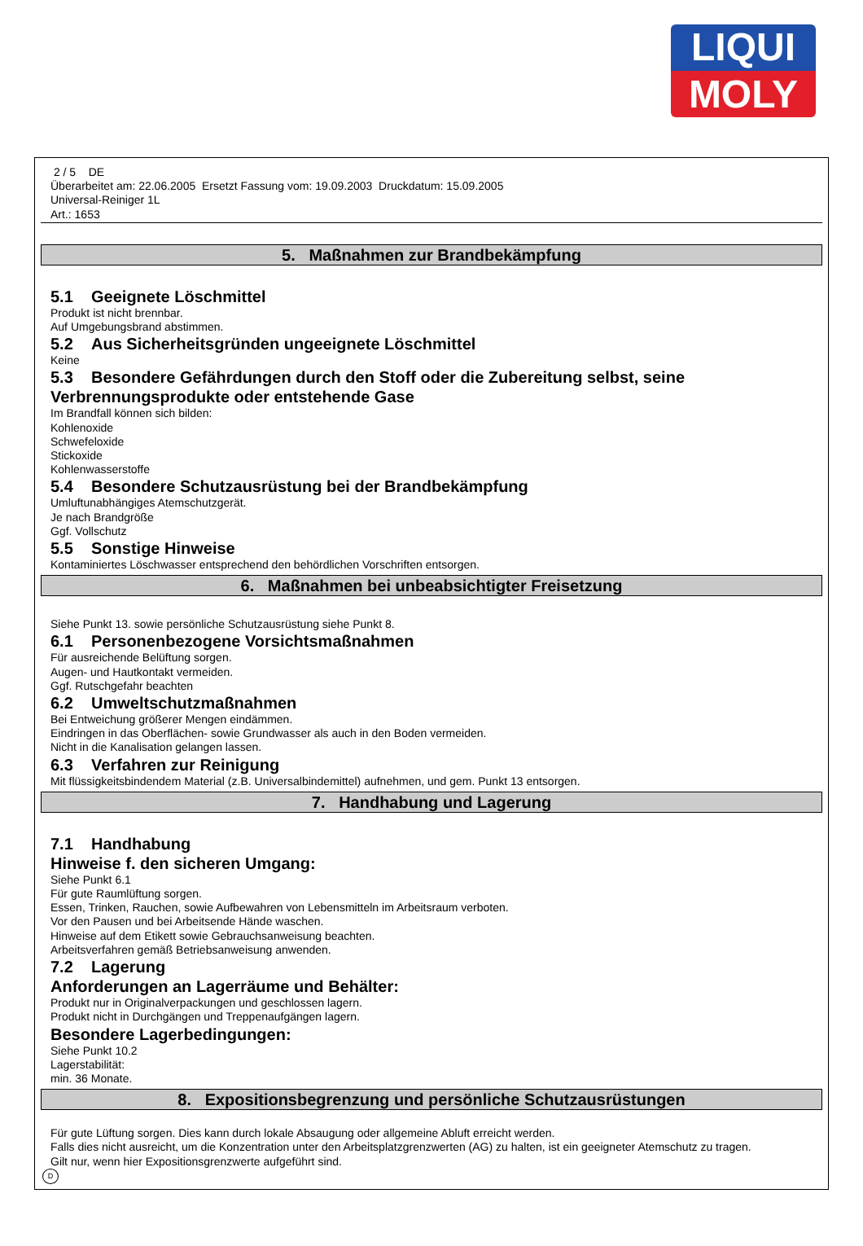LIQUI
MOLY
2 / 5 DE
Überarbeitet am: 22.06.2005 Ersetzt Fassung vom: 19.09.2003 Druckdatum: 15.09.2005
Universal-Reiniger 1L
Art.: 1653
5. Maßnahmen zur Brandbekämpfung
5.1 Geeignete Löschmittel
Produkt ist nicht brennbar.
Auf Umgebungsbrand abstimmen.
5.2 Aus Sicherheitsgründen ungeeignete Löschmittel
Keine
5.3 Besondere Gefährdungen durch den Stoff oder die Zubereitung selbst, seine Verbrennungsprodukte oder entstehende Gase
Im Brandfall können sich bilden:
Kohlenoxide
Schwefeloxide
Stickoxide
Kohlenwasserstoffe
5.4 Besondere Schutzausrüstung bei der Brandbekämpfung
Umluftunabhängiges Atemschutzgerät.
Je nach Brandgröße
Ggf. Vollschutz
5.5 Sonstige Hinweise
Kontaminiertes Löschwasser entsprechend den behördlichen Vorschriften entsorgen.
6. Maßnahmen bei unbeabsichtigter Freisetzung
Siehe Punkt 13. sowie persönliche Schutzausrüstung siehe Punkt 8.
6.1 Personenbezogene Vorsichtsmaßnahmen
Für ausreichende Belüftung sorgen.
Augen- und Hautkontakt vermeiden.
Ggf. Rutschgefahr beachten
6.2 Umweltschutzmaßnahmen
Bei Entweichung größerer Mengen eindämmen.
Eindringen in das Oberflächen- sowie Grundwasser als auch in den Boden vermeiden.
Nicht in die Kanalisation gelangen lassen.
6.3 Verfahren zur Reinigung
Mit flüssigkeitsbindendem Material (z.B. Universalbindemittel) aufnehmen, und gem. Punkt 13 entsorgen.
7. Handhabung und Lagerung
7.1 Handhabung
Hinweise f. den sicheren Umgang:
Siehe Punkt 6.1
Für gute Raumlüftung sorgen.
Essen, Trinken, Rauchen, sowie Aufbewahren von Lebensmitteln im Arbeitsraum verboten.
Vor den Pausen und bei Arbeitsende Hände waschen.
Hinweise auf dem Etikett sowie Gebrauchsanweisung beachten.
Arbeitsverfahren gemäß Betriebsanweisung anwenden.
7.2 Lagerung
Anforderungen an Lagerräume und Behälter:
Produkt nur in Originalverpackungen und geschlossen lagern.
Produkt nicht in Durchgängen und Treppenaufgängen lagern.
Besondere Lagerbedingungen:
Siehe Punkt 10.2
Lagerstabilität:
min. 36 Monate.
8. Expositionsbegrenzung und persönliche Schutzausrüstungen
Für gute Lüftung sorgen. Dies kann durch lokale Absaugung oder allgemeine Abluft erreicht werden.
Falls dies nicht ausreicht, um die Konzentration unter den Arbeitsplatzgrenzwerten (AG) zu halten, ist ein geeigneter Atemschutz zu tragen.
Gilt nur, wenn hier Expositionsgrenzwerte aufgeführt sind.
D